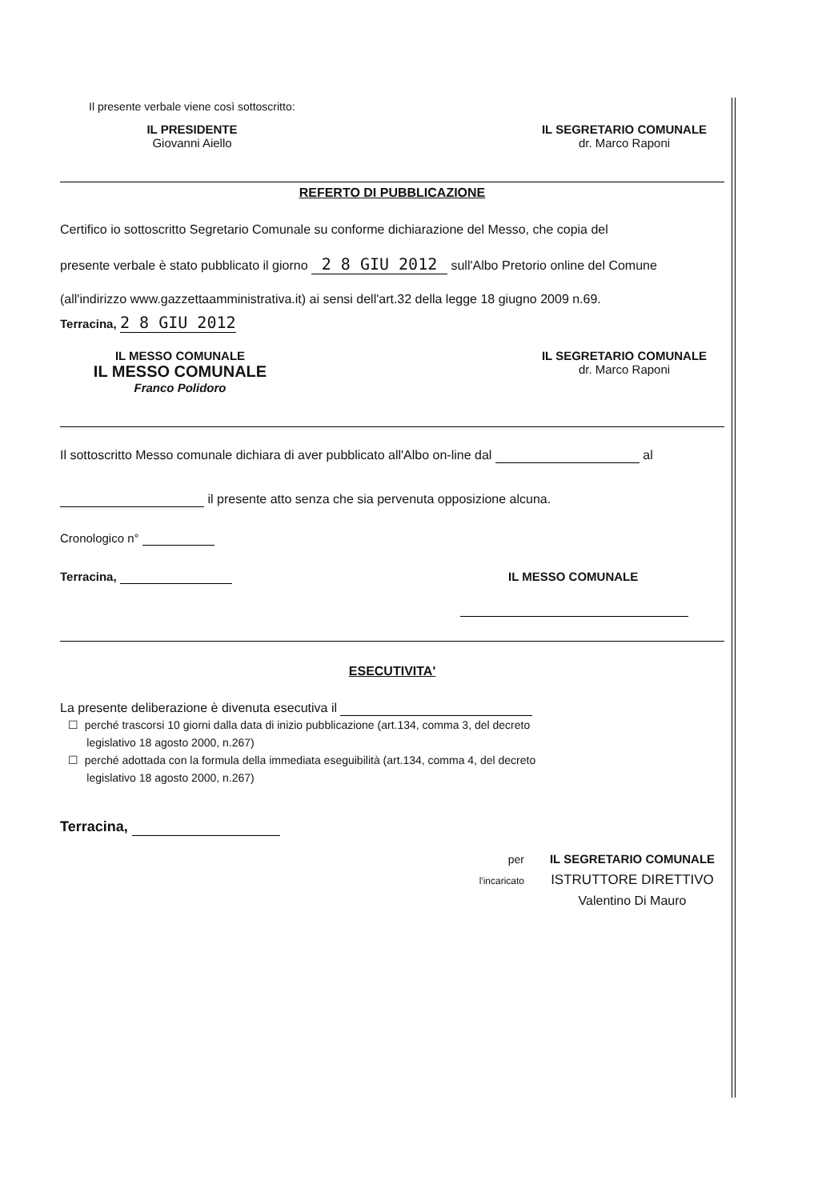Il presente verbale viene così sottoscritto:
IL PRESIDENTE
Giovanni Aiello
IL SEGRETARIO COMUNALE
dr. Marco Raponi
REFERTO DI PUBBLICAZIONE
Certifico io sottoscritto Segretario Comunale su conforme dichiarazione del Messo, che copia del
presente verbale è stato pubblicato il giorno 2 8 GIU 2012 sull'Albo Pretorio online del Comune
(all'indirizzo www.gazzetta­amministrativa.it) ai sensi dell'art.32 della legge 18 giugno 2009 n.69.
Terracina, 2 8 GIU 2012
IL MESSO COMUNALE
IL MESSO COMUNALE
Franco Polidoro
IL SEGRETARIO COMUNALE
dr. Marco Raponi
Il sottoscritto Messo comunale dichiara di aver pubblicato all'Albo on-line dal al
il presente atto senza che sia pervenuta opposizione alcuna.
Cronologico n°
Terracina, IL MESSO COMUNALE
ESECUTIVITA'
La presente deliberazione è divenuta esecutiva il
☐ perché trascorsi 10 giorni dalla data di inizio pubblicazione (art.134, comma 3, del decreto
legislativo 18 agosto 2000, n.267)
☐ perché adottada con la formula della immediata eseguibilità (art.134, comma 4, del decreto
legislativo 18 agosto 2000, n.267)
Terracina,
per
l'incaricato
IL SEGRETARIO COMUNALE
ISTRUTTORE DIRETTIVO
Valentino Di Mauro